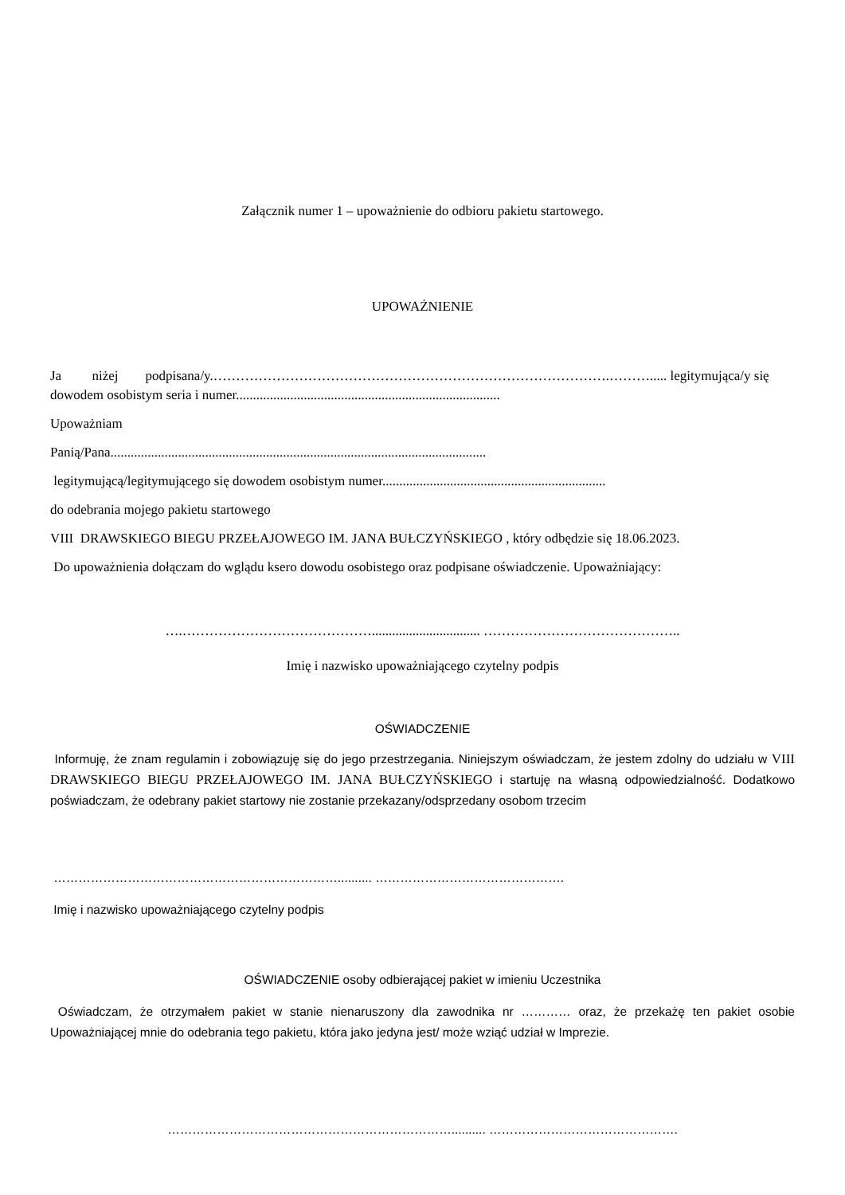Załącznik numer 1 – upoważnienie do odbioru pakietu startowego.
UPOWAŻNIENIE
Ja niżej podpisana/y.…………………………………………………………………………….………..... legitymująca/y się dowodem osobistym seria i numer..............................................................................
Upoważniam
Panią/Pana...............................................................................................................
legitymującą/legitymującego się dowodem osobistym numer..................................................................
do odebrania mojego pakietu startowego
VIII DRAWSKIEGO BIEGU PRZEŁAJOWEGO IM. JANA BUŁCZYŃSKIEGO , który odbędzie się 18.06.2023.
Do upoważnienia dołączam do wglądu ksero dowodu osobistego oraz podpisane oświadczenie. Upoważniający:
….……………………………………................................ ……………………………………..
Imię i nazwisko upoważniającego czytelny podpis
OŚWIADCZENIE
Informuję, że znam regulamin i zobowiązuję się do jego przestrzegania. Niniejszym oświadczam, że jestem zdolny do udziału w VIII DRAWSKIEGO BIEGU PRZEŁAJOWEGO IM. JANA BUŁCZYŃSKIEGO i startuję na własną odpowiedzialność. Dodatkowo poświadczam, że odebrany pakiet startowy nie zostanie przekazany/odsprzedany osobom trzecim
…………………………………………………………….......... ……………………………………….
Imię i nazwisko upoważniającego czytelny podpis
OŚWIADCZENIE osoby odbierającej pakiet w imieniu Uczestnika
Oświadczam, że otrzymałem pakiet w stanie nienaruszony dla zawodnika nr ………… oraz, że przekażę ten pakiet osobie Upoważniającej mnie do odebrania tego pakietu, która jako jedyna jest/ może wziąć udział w Imprezie.
…………………………………………………………….......... ……………………………………….